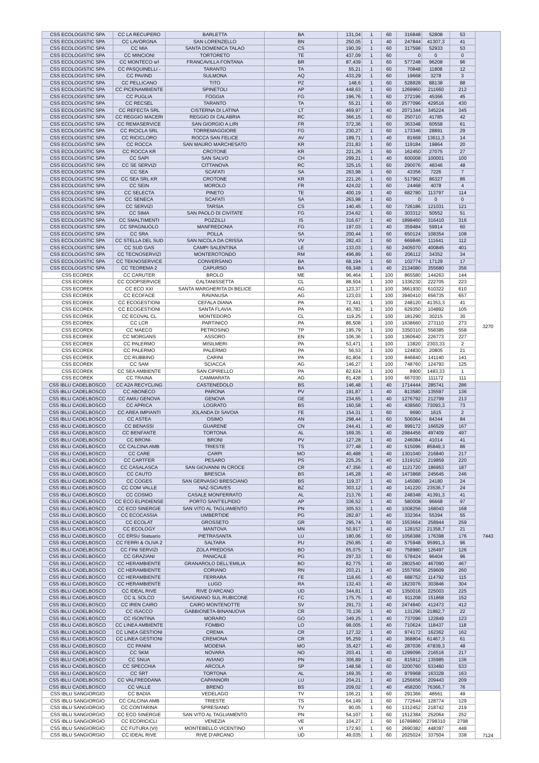| CSS ECOLOGISTIC SPA | CC LA RECUPERO | BARLETTA | BA | 131,04 | 1 | 60 | 316848 | 52808 | 53 | |
| CSS ECOLOGISTIC SPA | CC LAVORGNA | SAN LORENZELLO | BN | 250,05 | 1 | 40 | 247844 | 41307,3 | 41 | |
| CSS ECOLOGISTIC SPA | CC MIA | SANTA DOMENICA TALAO | CS | 190,39 | 1 | 60 | 317598 | 52933 | 53 | |
| CSS ECOLOGISTIC SPA | CC MINCIONI | TORTORETO | TE | 437,09 | 1 | 60 | 0 | 0 | 0 | |
| CSS ECOLOGISTIC SPA | CC MONTECO srl | FRANCAVILLA FONTANA | BR | 87,439 | 1 | 60 | 577248 | 96208 | 96 | |
| CSS ECOLOGISTIC SPA | CC PASQUINELLI - | TARANTO | TA | 55,21 | 1 | 60 | 70848 | 11808 | 12 | |
| CSS ECOLOGISTIC SPA | CC PAVIND | SULMONA | AQ | 433,29 | 1 | 60 | 19668 | 3278 | 3 | |
| CSS ECOLOGISTIC SPA | CC PELLICANO | TITO | PZ | 148,6 | 1 | 60 | 528828 | 88138 | 88 | |
| CSS ECOLOGISTIC SPA | CC PICENAMBIENTE | SPINETOLI | AP | 448,63 | 1 | 60 | 1269960 | 211660 | 212 | |
| CSS ECOLOGISTIC SPA | CC PUGLIA | FOGGIA | FG | 196,76 | 1 | 60 | 272196 | 45366 | 45 | |
| CSS ECOLOGISTIC SPA | CC RECSEL | TARANTO | TA | 55,21 | 1 | 60 | 2577096 | 429516 | 430 | |
| CSS ECOLOGISTIC SPA | CC REFECTA SRL | CISTERNA DI LATINA | LT | 469,97 | 1 | 40 | 2071344 | 345224 | 345 | |
| CSS ECOLOGISTIC SPA | CC REGGIO MACERI | REGGIO DI CALABRIA | RC | 366,15 | 1 | 60 | 250710 | 41785 | 42 | |
| CSS ECOLOGISTIC SPA | CC REMASERVICE | SAN GIORGIO A LIRI | FR | 372,36 | 1 | 60 | 363348 | 60558 | 61 | |
| CSS ECOLOGISTIC SPA | CC RICICLA SRL | TORREMAGGIORE | FG | 230,27 | 1 | 60 | 173346 | 28891 | 29 | |
| CSS ECOLOGISTIC SPA | CC RICICLORO | ROCCA SAN FELICE | AV | 189,71 | 1 | 40 | 81668 | 13611,3 | 14 | |
| CSS ECOLOGISTIC SPA | CC ROCCA | SAN MAURO MARCHESATO | KR | 231,83 | 1 | 60 | 119184 | 19864 | 20 | |
| CSS ECOLOGISTIC SPA | CC ROCCA KR | CROTONE | KR | 221,26 | 1 | 60 | 162450 | 27075 | 27 | |
| CSS ECOLOGISTIC SPA | CC SAPI | SAN SALVO | CH | 299,21 | 1 | 40 | 600008 | 100001 | 100 | |
| CSS ECOLOGISTIC SPA | CC SE SERVIZI | CITTANOVA | RC | 325,15 | 1 | 60 | 290076 | 48346 | 48 | |
| CSS ECOLOGISTIC SPA | CC SEA | SCAFATI | SA | 263,98 | 1 | 60 | 43356 | 7226 | 7 | |
| CSS ECOLOGISTIC SPA | CC SEA SRL KR | CROTONE | KR | 221,26 | 1 | 60 | 517962 | 86327 | 86 | |
| CSS ECOLOGISTIC SPA | CC SEIN | MOROLO | FR | 424,02 | 1 | 60 | 24468 | 4078 | 4 | |
| CSS ECOLOGISTIC SPA | CC SELECTA | PINETO | TE | 400,19 | 1 | 40 | 682780 | 113797 | 114 | |
| CSS ECOLOGISTIC SPA | CC SENECA | SCAFATI | SA | 263,98 | 1 | 60 | 0 | 0 | 0 | |
| CSS ECOLOGISTIC SPA | CC SERVIZI | TARSIA | CS | 140,45 | 1 | 60 | 726186 | 121031 | 121 | |
| CSS ECOLOGISTIC SPA | CC SIMA | SAN PAOLO DI CIVITATE | FG | 234,62 | 1 | 60 | 303312 | 50552 | 51 | |
| CSS ECOLOGISTIC SPA | CC SMALTIMENTI | POZZILLI | IS | 316,67 | 1 | 40 | 1898460 | 316410 | 316 | |
| CSS ECOLOGISTIC SPA | CC SPAGNUOLO | MANFREDONIA | FG | 197,03 | 1 | 40 | 359484 | 59914 | 60 | |
| CSS ECOLOGISTIC SPA | CC SRA | POLLA | SA | 200,44 | 1 | 60 | 650124 | 108354 | 108 | |
| CSS ECOLOGISTIC SPA | CC STELLA DEL SUD | SAN NICOLA DA CRISSA | VV | 282,43 | 1 | 60 | 669846 | 111641 | 112 | |
| CSS ECOLOGISTIC SPA | CC SUD GAS | CAMPI SALENTINA | LE | 133,03 | 1 | 60 | 2405070 | 400845 | 401 | |
| CSS ECOLOGISTIC SPA | CC TECNOSERVIZI | MONTEROTONDO | RM | 496,89 | 1 | 60 | 206112 | 34352 | 34 | |
| CSS ECOLOGISTIC SPA | CC TEKNOSERVICE | CONVERSANO | BA | 68,194 | 1 | 60 | 102774 | 17129 | 17 | |
| CSS ECOLOGISTIC SPA | CC TEOREMA 2 | CAPURSO | BA | 69,348 | 1 | 40 | 2134080 | 355680 | 356 | |
| CSS ECOREK | CC CARUTER | BROLO | ME | 96,464 | 1 | 100 | 865580 | 144263 | 144 | 3270 |
| CSS ECOREK | CC COOPSERVICE | CALTANISSETTA | CL | 88,504 | 1 | 100 | 1336230 | 222705 | 223 | |
| CSS ECOREK | CC ECO XXI | SANTA MARGHERITA DI BELICE | AG | 123,37 | 1 | 100 | 3661930 | 610322 | 610 | |
| CSS ECOREK | CC ECOFACE | RAVANUSA | AG | 123,03 | 1 | 100 | 3940410 | 656735 | 657 | |
| CSS ECOREK | CC ECOGESTIONI | CEFALA DIANA | PA | 72,441 | 1 | 100 | 248120 | 41353,3 | 41 | |
| CSS ECOREK | CC ECOGESTIONI | SANTA FLAVIA | PA | 40,783 | 1 | 100 | 629350 | 104892 | 105 | |
| CSS ECOREK | CC ECOVAL CL | MONTEDORO | CL | 119,25 | 1 | 100 | 181290 | 30215 | 30 | |
| CSS ECOREK | CC LCR | PARTINICO | PA | 86,508 | 1 | 100 | 1638660 | 273110 | 273 | |
| CSS ECOREK | CC MAECO | PETROSINO | TP | 195,79 | 1 | 100 | 3350310 | 558385 | 558 | |
| CSS ECOREK | CC MORGANS | ASSORO | EN | 106,36 | 1 | 100 | 1360640 | 226773 | 227 | |
| CSS ECOREK | CC PALERMO | MISILMERI | PA | 53,471 | 1 | 100 | 13820 | 2303,33 | 2 | |
| CSS ECOREK | CC PALERMO | PALERMO | PA | 56,53 | 1 | 100 | 124830 | 20805 | 21 | |
| CSS ECOREK | CC RUBBINO | CARINI | PA | 81,804 | 1 | 100 | 846840 | 141140 | 141 | |
| CSS ECOREK | CC SAM | SCIACCA | AG | 146,27 | 1 | 100 | 748760 | 124793 | 125 | |
| CSS ECOREK | CC SEA AMBIENTE | SAN CIPIRELLO | PA | 82,624 | 1 | 100 | 8900 | 1483,33 | 1 | |
| CSS ECOREK | CC TRAINA | CAMMARATA | AG | 81,428 | 1 | 100 | 667030 | 111172 | 111 | |
| CSS IBLU CADELBOSCO | CC A2A RECYCLING | CASTENEDOLO | BS | 146,48 | 1 | 40 | 1714444 | 285741 | 286 | 7443 |
| CSS IBLU CADELBOSCO | CC ABONECO | PARONA | PV | 191,87 | 1 | 40 | 813580 | 135597 | 136 | |
| CSS IBLU CADELBOSCO | CC AMIU GENOVA | GENOVA | GE | 234,65 | 1 | 40 | 1276792 | 212799 | 213 | |
| CSS IBLU CADELBOSCO | CC APRICA | LOGRATO | BS | 160,58 | 1 | 40 | 438560 | 73093,3 | 73 | |
| CSS IBLU CADELBOSCO | CC AREA IMPIANTI | JOLANDA DI SAVOIA | FE | 154,31 | 1 | 60 | 9690 | 1615 | 2 | |
| CSS IBLU CADELBOSCO | CC ASTEA | OSIMO | AN | 298,44 | 1 | 60 | 506064 | 84344 | 84 | |
| CSS IBLU CADELBOSCO | CC BENASSI | GUARENE | CN | 244,41 | 1 | 40 | 999172 | 166529 | 167 | |
| CSS IBLU CADELBOSCO | CC BENFANTE | TORTONA | AL | 169,35 | 1 | 40 | 2984456 | 497409 | 497 | |
| CSS IBLU CADELBOSCO | CC BRONI- | BRONI | PV | 127,28 | 1 | 40 | 246084 | 41014 | 41 | |
| CSS IBLU CADELBOSCO | CC CALCINA AMB | TRIESTE | TS | 377,48 | 1 | 40 | 515096 | 85849,3 | 86 | |
| CSS IBLU CADELBOSCO | CC CARE | CARPI | MO | 40,488 | 1 | 40 | 1301040 | 216840 | 217 | |
| CSS IBLU CADELBOSCO | CC CARTFER | PESARO | PS | 225,25 | 1 | 40 | 1319152 | 219859 | 220 | |
| CSS IBLU CADELBOSCO | CC CASALASCA | SAN GIOVANNI IN CROCE | CR | 47,356 | 1 | 40 | 1121720 | 186953 | 187 | |
| CSS IBLU CADELBOSCO | CC CAUTO | BRESCIA | BS | 145,28 | 1 | 40 | 1473868 | 245645 | 246 | |
| CSS IBLU CADELBOSCO | CC COGES | SAN GERVASIO BRESCIANO | BS | 119,37 | 1 | 40 | 145080 | 24180 | 24 | |
| CSS IBLU CADELBOSCO | CC COM VALLE | NAZ-SCIAVES | BZ | 303,12 | 1 | 40 | 141220 | 23536,7 | 24 | |
| CSS IBLU CADELBOSCO | CC COSMO | CASALE MONFERRATO | AL | 213,76 | 1 | 40 | 248348 | 41391,3 | 41 | |
| CSS IBLU CADELBOSCO | CC ECO ELPIDIENSE | PORTO SANT'ELPIDIO | AP | 336,52 | 1 | 40 | 580008 | 96668 | 97 | |
| CSS IBLU CADELBOSCO | CC ECO SINERGIE | SAN VITO AL TAGLIAMENTO | PN | 305,53 | 1 | 40 | 1008256 | 168043 | 168 | |
| CSS IBLU CADELBOSCO | CC ECOCASSIA | UMBERTIDE | PG | 282,87 | 1 | 40 | 332364 | 55394 | 55 | |
| CSS IBLU CADELBOSCO | CC ECOLAT | GROSSETO | GR | 295,74 | 1 | 60 | 1553664 | 258944 | 259 | |
| CSS IBLU CADELBOSCO | CC ECOLOGY | MANTOVA | MN | 50,917 | 1 | 40 | 128152 | 21358,7 | 21 | |
| CSS IBLU CADELBOSCO | CC ERSU Statuario | PIETRASANTA | LU | 180,06 | 1 | 60 | 1058388 | 176398 | 176 | |
| CSS IBLU CADELBOSCO | CC FERRI & OLIVA 2 | SALTARA | PU | 250,85 | 1 | 40 | 575948 | 95991,3 | 96 | |
| CSS IBLU CADELBOSCO | CC FINI SERVIZI | ZOLA PREDOSA | BO | 65,075 | 1 | 40 | 758980 | 126497 | 126 | |
| CSS IBLU CADELBOSCO | CC GRAZIANI | PANICALE | PG | 297,33 | 1 | 60 | 578424 | 96404 | 96 | |
| CSS IBLU CADELBOSCO | CC HERAMBIENTE | GRANAROLO DELL'EMILIA | BO | 82,775 | 1 | 40 | 2802540 | 467090 | 467 | |
| CSS IBLU CADELBOSCO | CC HERAMBIENTE | CORIANO | RN | 203,21 | 1 | 40 | 1557656 | 259609 | 260 | |
| CSS IBLU CADELBOSCO | CC HERAMBIENTE | FERRARA | FE | 118,65 | 1 | 40 | 688752 | 114792 | 115 | |
| CSS IBLU CADELBOSCO | CC HERAMBIENTE | LUGO | RA | 132,43 | 1 | 40 | 1823076 | 303846 | 304 | |
| CSS IBLU CADELBOSCO | CC IDEAL RIVE | RIVE D'ARCANO | UD | 344,81 | 1 | 40 | 1350016 | 225003 | 225 | |
| CSS IBLU CADELBOSCO | CC IL SOLCO | SAVIGNANO SUL RUBICONE | FC | 175,75 | 1 | 40 | 911208 | 151868 | 152 | |
| CSS IBLU CADELBOSCO | CC IREN CAIRO | CAIRO MONTENOTTE | SV | 291,73 | 1 | 40 | 2474840 | 412473 | 412 | |
| CSS IBLU CADELBOSCO | CC ISACCO | GABBIONETA-BINANUOVA | CR | 70,136 | 1 | 40 | 131296 | 21882,7 | 22 | |
| CSS IBLU CADELBOSCO | CC ISONTINA | MORARO | GO | 349,25 | 1 | 40 | 737096 | 122849 | 123 | |
| CSS IBLU CADELBOSCO | CC LINEA AMBIENTE | FOMBIO | LO | 98,005 | 1 | 40 | 710624 | 118437 | 118 | |
| CSS IBLU CADELBOSCO | CC LINEA GESTIONI | CREMA | CR | 127,32 | 1 | 40 | 974172 | 162362 | 162 | |
| CSS IBLU CADELBOSCO | CC LINEA GESTIONI | CREMONA | CR | 95,259 | 1 | 40 | 368804 | 61467,3 | 61 | |
| CSS IBLU CADELBOSCO | CC PANINI | MODENA | MO | 35,427 | 1 | 40 | 287036 | 47839,3 | 48 | |
| CSS IBLU CADELBOSCO | CC SKM | NOVARA | NO | 203,41 | 1 | 40 | 1299096 | 216516 | 217 | |
| CSS IBLU CADELBOSCO | CC SNUA | AVIANO | PN | 306,89 | 1 | 40 | 815912 | 135985 | 136 | |
| CSS IBLU CADELBOSCO | CC SPECCHIA | ARCOLA | SP | 148,58 | 1 | 60 | 3200760 | 533460 | 533 | |
| CSS IBLU CADELBOSCO | CC SRT | TORTONA | AL | 169,35 | 1 | 40 | 979968 | 163328 | 163 | |
| CSS IBLU CADELBOSCO | CC VALFREDDANA | CAPANNORI | LU | 204,21 | 1 | 40 | 1256656 | 209443 | 209 | |
| CSS IBLU CADELBOSCO | CC VALLE | BRENO | BS | 209,02 | 1 | 40 | 458200 | 76366,7 | 76 | |
| CSS IBLU SANGIORGIO | CC BADIA | VEDELAGO | TV | 106,21 | 1 | 60 | 291366 | 48561 | 49 | 7124 |
| CSS IBLU SANGIORGIO | CC CALCINA AMB | TRIESTE | TS | 64,149 | 1 | 60 | 772644 | 128774 | 129 | |
| CSS IBLU SANGIORGIO | CC CONTARINA | SPRESIANO | TV | 90,05 | 1 | 60 | 1312452 | 218742 | 219 | |
| CSS IBLU SANGIORGIO | CC ECO SINERGIE | SAN VITO AL TAGLIAMENTO | PN | 54,107 | 1 | 60 | 1512384 | 252064 | 252 | |
| CSS IBLU SANGIORGIO | CC ECORICICLI | VENEZIA | VE | 104,27 | 1 | 60 | 16789860 | 2798310 | 2798 | |
| CSS IBLU SANGIORGIO | CC FUTURA (VI) | MONTEBELLO VICENTINO | VI | 172,93 | 1 | 60 | 2690382 | 448397 | 448 | |
| CSS IBLU SANGIORGIO | CC IDEAL RIVE | RIVE D'ARCANO | UD | 49,035 | 1 | 60 | 2025024 | 337504 | 338 | |